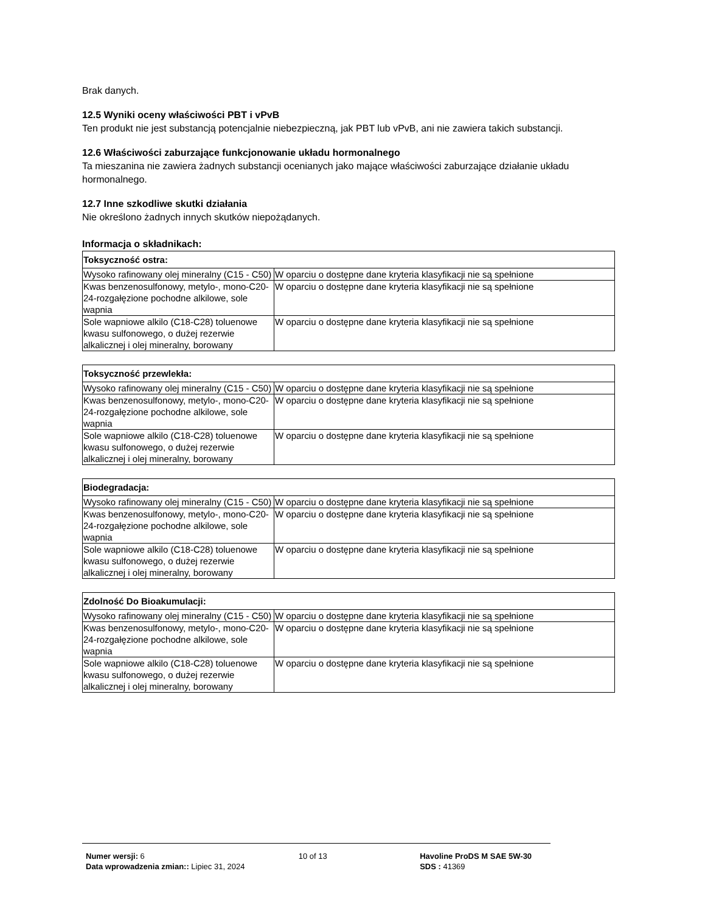Brak danych.
12.5 Wyniki oceny właściwości PBT i vPvB
Ten produkt nie jest substancją potencjalnie niebezpieczną, jak PBT lub vPvB, ani nie zawiera takich substancji.
12.6 Właściwości zaburzające funkcjonowanie układu hormonalnego
Ta mieszanina nie zawiera żadnych substancji ocenianych jako mające właściwości zaburzające działanie układu hormonalnego.
12.7 Inne szkodliwe skutki działania
Nie określono żadnych innych skutków niepożądanych.
Informacja o składnikach:
| Toksyczność ostra: | |
| --- | --- |
| Wysoko rafinowany olej mineralny (C15 - C50) | W oparciu o dostępne dane kryteria klasyfikacji nie są spełnione |
| Kwas benzenosulfonowy, metylo-, mono-C20-24-rozgałęzione pochodne alkilowe, sole wapnia | W oparciu o dostępne dane kryteria klasyfikacji nie są spełnione |
| Sole wapniowe alkilo (C18-C28) toluenowe kwasu sulfonowego, o dużej rezerwie alkalicznej i olej mineralny, borowany | W oparciu o dostępne dane kryteria klasyfikacji nie są spełnione |
| Toksyczność przewlekła: | |
| --- | --- |
| Wysoko rafinowany olej mineralny (C15 - C50) | W oparciu o dostępne dane kryteria klasyfikacji nie są spełnione |
| Kwas benzenosulfonowy, metylo-, mono-C20-24-rozgałęzione pochodne alkilowe, sole wapnia | W oparciu o dostępne dane kryteria klasyfikacji nie są spełnione |
| Sole wapniowe alkilo (C18-C28) toluenowe kwasu sulfonowego, o dużej rezerwie alkalicznej i olej mineralny, borowany | W oparciu o dostępne dane kryteria klasyfikacji nie są spełnione |
| Biodegradacja: | |
| --- | --- |
| Wysoko rafinowany olej mineralny (C15 - C50) | W oparciu o dostępne dane kryteria klasyfikacji nie są spełnione |
| Kwas benzenosulfonowy, metylo-, mono-C20-24-rozgałęzione pochodne alkilowe, sole wapnia | W oparciu o dostępne dane kryteria klasyfikacji nie są spełnione |
| Sole wapniowe alkilo (C18-C28) toluenowe kwasu sulfonowego, o dużej rezerwie alkalicznej i olej mineralny, borowany | W oparciu o dostępne dane kryteria klasyfikacji nie są spełnione |
| Zdolność Do Bioakumulacji: | |
| --- | --- |
| Wysoko rafinowany olej mineralny (C15 - C50) | W oparciu o dostępne dane kryteria klasyfikacji nie są spełnione |
| Kwas benzenosulfonowy, metylo-, mono-C20-24-rozgałęzione pochodne alkilowe, sole wapnia | W oparciu o dostępne dane kryteria klasyfikacji nie są spełnione |
| Sole wapniowe alkilo (C18-C28) toluenowe kwasu sulfonowego, o dużej rezerwie alkalicznej i olej mineralny, borowany | W oparciu o dostępne dane kryteria klasyfikacji nie są spełnione |
Numer wersji: 6
Data wprowadzenia zmian:: Lipiec 31, 2024
10 of 13 Havoline ProDS M SAE 5W-30
SDS : 41369